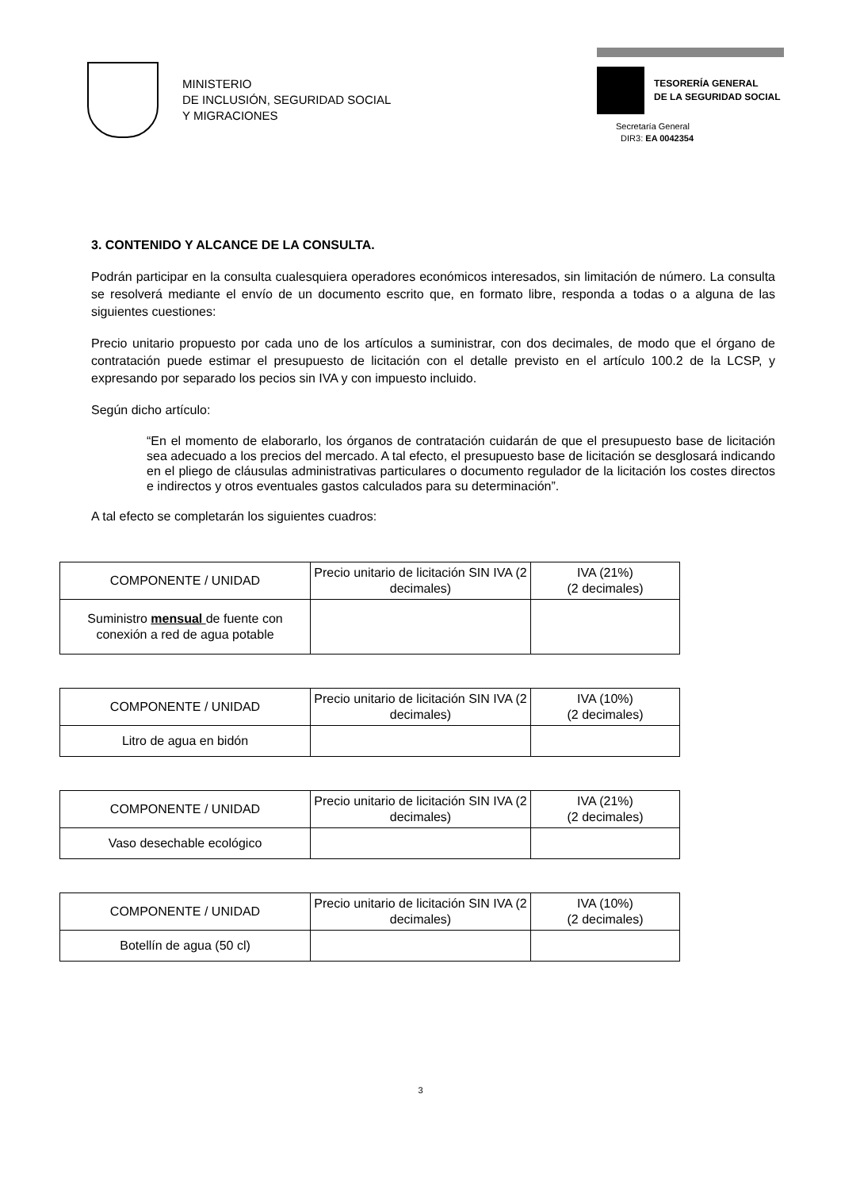MINISTERIO
DE INCLUSIÓN, SEGURIDAD SOCIAL
Y MIGRACIONES
TESORERÍA GENERAL
DE LA SEGURIDAD SOCIAL
Secretaría General
DIR3: EA 0042354
3. CONTENIDO Y ALCANCE DE LA CONSULTA.
Podrán participar en la consulta cualesquiera operadores económicos interesados, sin limitación de número. La consulta se resolverá mediante el envío de un documento escrito que, en formato libre, responda a todas o a alguna de las siguientes cuestiones:
Precio unitario propuesto por cada uno de los artículos a suministrar, con dos decimales, de modo que el órgano de contratación puede estimar el presupuesto de licitación con el detalle previsto en el artículo 100.2 de la LCSP, y expresando por separado los pecios sin IVA y con impuesto incluido.
Según dicho artículo:
“En el momento de elaborarlo, los órganos de contratación cuidarán de que el presupuesto base de licitación sea adecuado a los precios del mercado. A tal efecto, el presupuesto base de licitación se desglosará indicando en el pliego de cláusulas administrativas particulares o documento regulador de la licitación los costes directos e indirectos y otros eventuales gastos calculados para su determinación”.
A tal efecto se completarán los siguientes cuadros:
| COMPONENTE / UNIDAD | Precio unitario de licitación SIN IVA (2 decimales) | IVA (21%) (2 decimales) |
| Suministro mensual de fuente con conexión a red de agua potable | | |
| COMPONENTE / UNIDAD | Precio unitario de licitación SIN IVA (2 decimales) | IVA (10%) (2 decimales) |
| Litro de agua en bidón | | |
| COMPONENTE / UNIDAD | Precio unitario de licitación SIN IVA (2 decimales) | IVA (21%) (2 decimales) |
| Vaso desechable ecológico | | |
| COMPONENTE / UNIDAD | Precio unitario de licitación SIN IVA (2 decimales) | IVA (10%) (2 decimales) |
| Botellín de agua (50 cl) | | |
3